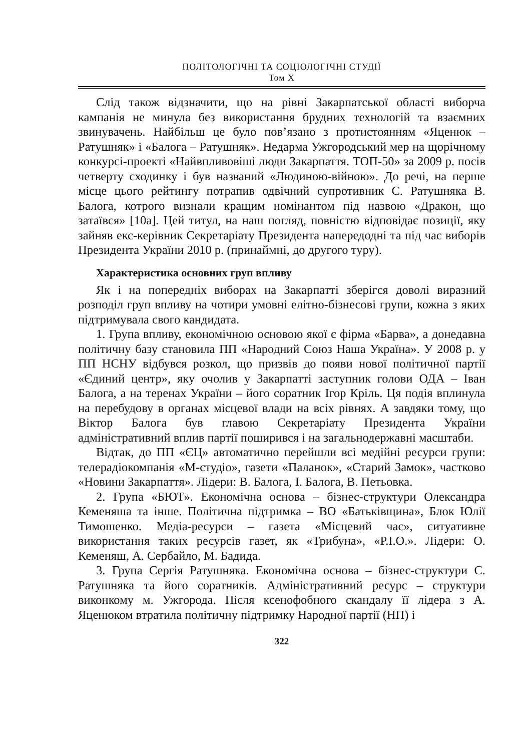ПОЛІТОЛОГІЧНІ ТА СОЦІОЛОГІЧНІ СТУДІЇ
Том X
Слід також відзначити, що на рівні Закарпатської області виборча кампанія не минула без використання брудних технологій та взаємних звинувачень. Найбільш це було пов’язано з протистоянням «Яценюк – Ратушняк» і «Балога – Ратушняк». Недарма Ужгородський мер на щорічному конкурсі-проекті «Найвпливовіші люди Закарпаття. ТОП-50» за 2009 р. посів четверту сходинку і був названий «Людиною-війною». До речі, на перше місце цього рейтингу потрапив одвічний супротивник С. Ратушняка В. Балога, котрого визнали кращим номінантом під назвою «Дракон, що затаївся» [10а]. Цей титул, на наш погляд, повністю відповідає позиції, яку зайняв екс-керівник Секретаріату Президента напередодні та під час виборів Президента України 2010 р. (принаймні, до другого туру).
Характеристика основних груп впливу
Як і на попередніх виборах на Закарпатті зберігся доволі виразний розподіл груп впливу на чотири умовні елітно-бізнесові групи, кожна з яких підтримувала свого кандидата.
1. Група впливу, економічною основою якої є фірма «Барва», а донедавна політичну базу становила ПП «Народний Союз Наша Україна». У 2008 р. у ПП НСНУ відбувся розкол, що призвів до появи нової політичної партії «Єдиний центр», яку очолив у Закарпатті заступник голови ОДА – Іван Балога, а на теренах України – його соратник Ігор Кріль. Ця подія вплинула на перебудову в органах місцевої влади на всіх рівнях. А завдяки тому, що Віктор Балога був главою Секретаріату Президента України адміністративний вплив партії поширився і на загальнодержавні масштаби.
Відтак, до ПП «ЄЦ» автоматично перейшли всі медійні ресурси групи: телерадіокомпанія «М-студіо», газети «Паланок», «Старий Замок», частково «Новини Закарпаття». Лідери: В. Балога, І. Балога, В. Петьовка.
2. Група «БЮТ». Економічна основа – бізнес-структури Олександра Кеменяша та інше. Політична підтримка – ВО «Батьківщина», Блок Юлії Тимошенко. Медіа-ресурси – газета «Місцевий час», ситуативне використання таких ресурсів газет, як «Трибуна», «Р.І.О.». Лідери: О. Кеменяш, А. Сербайло, М. Бадида.
3. Група Сергія Ратушняка. Економічна основа – бізнес-структури С. Ратушняка та його соратників. Адміністративний ресурс – структури виконкому м. Ужгорода. Після ксенофобного скандалу її лідера з А. Яценюком втратила політичну підтримку Народної партії (НП) і
322